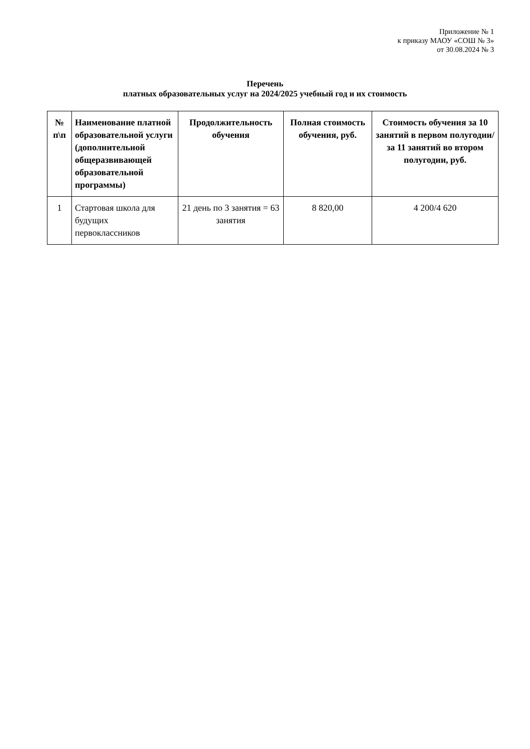Приложение № 1
к приказу МАОУ «СОШ № 3»
от 30.08.2024 № 3
Перечень
платных образовательных услуг на 2024/2025 учебный год и их стоимость
| № п\п | Наименование платной образовательной услуги (дополнительной общеразвивающей образовательной программы) | Продолжительность обучения | Полная стоимость обучения, руб. | Стоимость обучения за 10 занятий в первом полугодии/за 11 занятий во втором полугодии, руб. |
| --- | --- | --- | --- | --- |
| 1 | Стартовая школа для будущих первоклассников | 21 день по 3 занятия = 63 занятия | 8 820,00 | 4 200/4 620 |